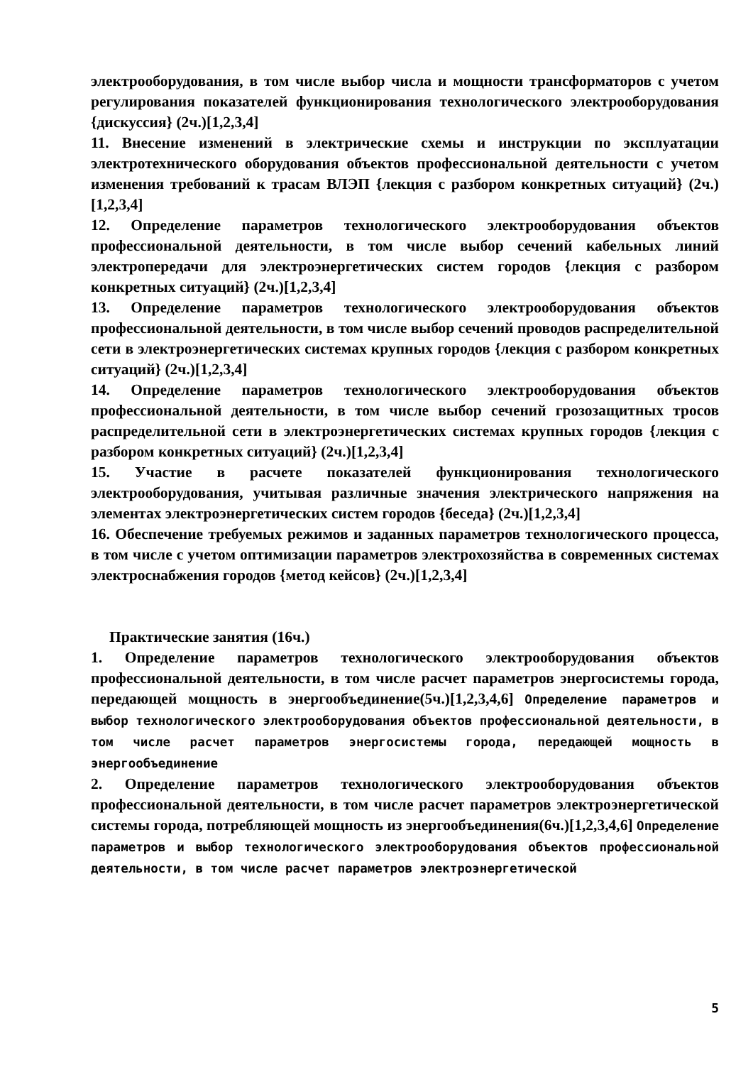электрооборудования, в том числе выбор числа и мощности трансформаторов с учетом регулирования показателей функционирования технологического электрооборудования {дискуссия} (2ч.)[1,2,3,4]
11. Внесение изменений в электрические схемы и инструкции по эксплуатации электротехнического оборудования объектов профессиональной деятельности с учетом изменения требований к трасам ВЛЭП {лекция с разбором конкретных ситуаций} (2ч.)[1,2,3,4]
12. Определение параметров технологического электрооборудования объектов профессиональной деятельности, в том числе выбор сечений кабельных линий электропередачи для электроэнергетических систем городов {лекция с разбором конкретных ситуаций} (2ч.)[1,2,3,4]
13. Определение параметров технологического электрооборудования объектов профессиональной деятельности, в том числе выбор сечений проводов распределительной сети в электроэнергетических системах крупных городов {лекция с разбором конкретных ситуаций} (2ч.)[1,2,3,4]
14. Определение параметров технологического электрооборудования объектов профессиональной деятельности, в том числе выбор сечений грозозащитных тросов распределительной сети в электроэнергетических системах крупных городов {лекция с разбором конкретных ситуаций} (2ч.)[1,2,3,4]
15. Участие в расчете показателей функционирования технологического электрооборудования, учитывая различные значения электрического напряжения на элементах электроэнергетических систем городов {беседа} (2ч.)[1,2,3,4]
16. Обеспечение требуемых режимов и заданных параметров технологического процесса, в том числе с учетом оптимизации параметров электрохозяйства в современных системах электроснабжения городов {метод кейсов} (2ч.)[1,2,3,4]
Практические занятия (16ч.)
1. Определение параметров технологического электрооборудования объектов профессиональной деятельности, в том числе расчет параметров энергосистемы города, передающей мощность в энергообъединение(5ч.)[1,2,3,4,6] Определение параметров и выбор технологического электрооборудования объектов профессиональной деятельности, в том числе расчет параметров энергосистемы города, передающей мощность в энергообъединение
2. Определение параметров технологического электрооборудования объектов профессиональной деятельности, в том числе расчет параметров электроэнергетической системы города, потребляющей мощность из энергообъединения(6ч.)[1,2,3,4,6] Определение параметров и выбор технологического электрооборудования объектов профессиональной деятельности, в том числе расчет параметров электроэнергетической
5